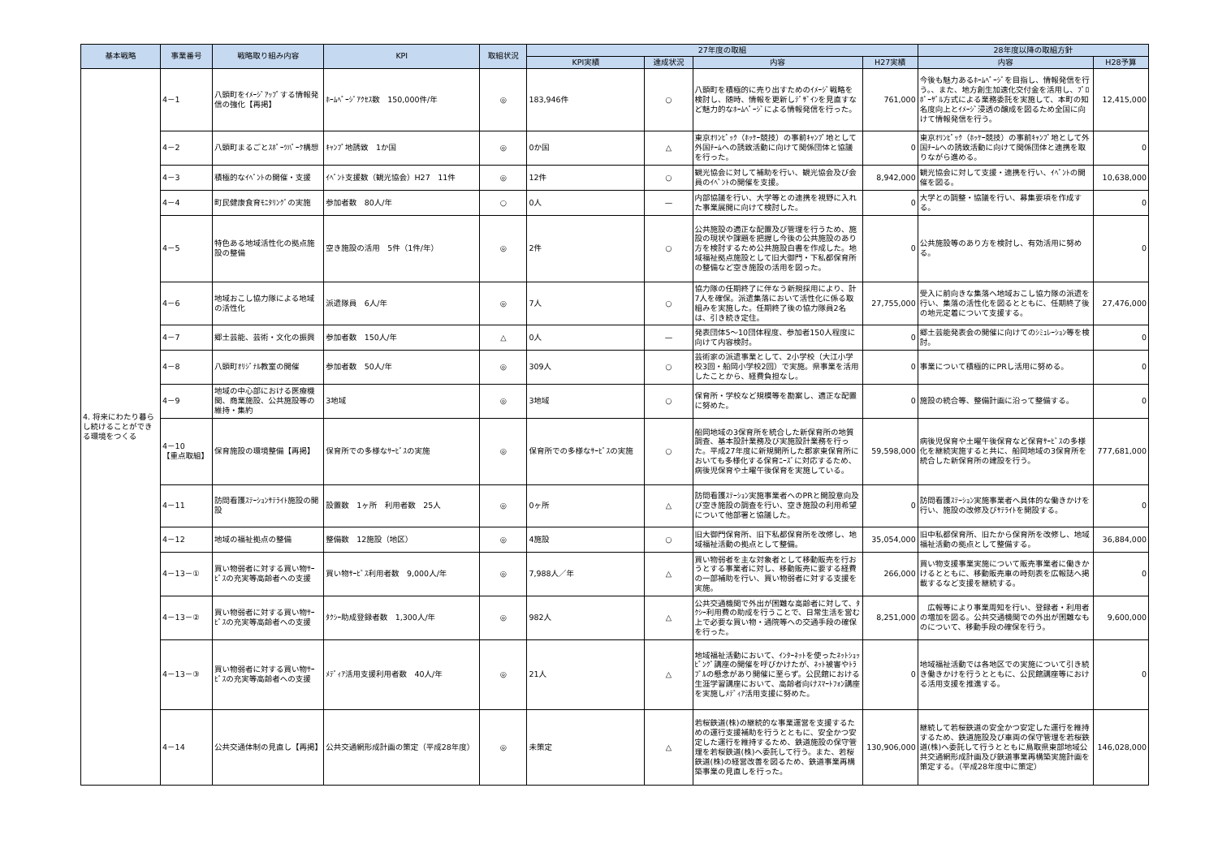| 基本戦略 | 事業番号 | 戦略取り組み内容 | KPI | 取組状況 | 27年度の取組 | | | | 28年度以降の取組方針 | |
| --- | --- | --- | --- | --- | --- | --- | --- | --- | --- | --- |
| | | | | | KPI実績 | 達成状況 | 内容 | H27実績 | 内容 | H28予算 |
| 4. 将来にわたり暮らし続けることができる環境をつくる | 4－1 | 八頭町をｲﾒｰｼﾞｱｯﾌﾟする情報発信の強化【再掲】 | ﾎｰﾑﾍﾟｰｼﾞｱｸｾｽ数 150,000件/年 | ◎ | 183,946件 | ○ | 八頭町を積極的に売り出すためのｲﾒｰｼﾞ戦略を検討し、随時、情報を更新しﾃﾞｻﾞｲﾝを見直すなど魅力的なﾎｰﾑﾍﾟｰｼﾞによる情報発信を行った。 | 761,000 | 今後も魅力あるﾎｰﾑﾍﾟｰｼﾞを目指し、情報発信を行う。、また、地方創生加速化交付金を活用し、ﾌﾟﾛﾎﾟｰｻﾞﾙ方式による業務委託を実施して、本町の知名度向上とｲﾒｰｼﾞ浸透の醸成を図るため全国に向けて情報発信を行う。 | 12,415,000 |
| | 4－2 | 八頭町まるごとｽﾎﾟｰﾂﾊﾟｰｸ構想 | ｷｬﾝﾌﾟ地誘致 1か国 | ◎ | 0か国 | △ | 東京ｵﾘﾝﾋﾟｯｸ（ﾎｯｹｰ競技）の事前ｷｬﾝﾌﾟ地として外国ﾁｰﾑへの誘致活動に向けて関係団体と協議を行った。 | 0 | 東京ｵﾘﾝﾋﾟｯｸ（ﾎｯｹｰ競技）の事前ｷｬﾝﾌﾟ地として外国ﾁｰﾑへの誘致活動に向けて関係団体と連携を取りながら進める。 | 0 |
| | 4－3 | 積極的なｲﾍﾞﾝﾄの開催・支援 | ｲﾍﾞﾝﾄ支援数（観光協会）H27 11件 | ◎ | 12件 | ○ | 観光協会に対して補助を行い、観光協会及び会員のｲﾍﾞﾝﾄの開催を支援。 | 8,942,000 | 観光協会に対して支援・連携を行い、ｲﾍﾞﾝﾄの開催を図る。 | 10,638,000 |
| | 4－4 | 町民健康食育ﾓﾆﾀﾘﾝｸﾞの実施 | 参加者数 80人/年 | ○ | 0人 | — | 内部協議を行い、大学等との連携を視野に入れた事業展開に向けて検討した。 | 0 | 大学との調整・協議を行い、募集要項を作成する。 | 0 |
| | 4－5 | 特色ある地域活性化の拠点施設の整備 | 空き施設の活用 5件（1件/年） | ◎ | 2件 | ○ | 公共施設の適正な配置及び管理を行うため、施設の現状や課題を把握し今後の公共施設のあり方を検討するため公共施設白書を作成した。地域福祉拠点施設として旧大御門・下私都保育所の整備など空き施設の活用を図った。 | 0 | 公共施設等のあり方を検討し、有効活用に努める。 | 0 |
| | 4－6 | 地域おこし協力隊による地域の活性化 | 派遣隊員 6人/年 | ◎ | 7人 | ○ | 協力隊の任期終了に伴なう新規採用により、計7人を確保。派遣集落において活性化に係る取組みを実施した。任期終了後の協力隊員2名は、引き続き定住。 | 27,755,000 | 受入に前向きな集落へ地域おこし協力隊の派遣を行い、集落の活性化を図るとともに、任期終了後の地元定着について支援する。 | 27,476,000 |
| | 4－7 | 郷土芸能、芸術・文化の振興 | 参加者数 150人/年 | △ | 0人 | — | 発表団体5～10団体程度、参加者150人程度に向けて内容検討。 | 0 | 郷土芸能発表会の開催に向けてのｼﾐｭﾚｰｼｮﾝ等を検討。 | 0 |
| | 4－8 | 八頭町ｵﾘｼﾞﾅﾙ教室の開催 | 参加者数 50人/年 | ◎ | 309人 | ○ | 芸術家の派遣事業として、2小学校（大江小学校3回・船岡小学校2回）で実施。県事業を活用したことから、経費負担なし。 | 0 | 事業について積極的にPRし活用に努める。 | 0 |
| | 4－9 | 地域の中心部における医療機関、商業施設、公共施設等の維持・集約 | 3地域 | ◎ | 3地域 | ○ | 保育所・学校など規模等を勘案し、適正な配置に努めた。 | 0 | 施設の統合等、整備計画に沿って整備する。 | 0 |
| | 4－10 【重点取組】 | 保育施設の環境整備【再掲】 | 保育所での多様なｻｰﾋﾞｽの実施 | ◎ | 保育所での多様なｻｰﾋﾞｽの実施 | ○ | 船岡地域の3保育所を統合した新保育所の地質調査、基本設計業務及び実施設計業務を行った。平成27年度に新規開所した郡家東保育所においても多様化する保育ﾆｰｽﾞに対応するため、病後児保育や土曜午後保育を実施している。 | 59,598,000 | 病後児保育や土曜午後保育など保育ｻｰﾋﾞｽの多様化を継続実施すると共に、船岡地域の3保育所を統合した新保育所の建設を行う。 | 777,681,000 |
| | 4－11 | 訪問看護ｽﾃｰｼｮﾝｻﾃﾗｲﾄ施設の開設 | 設置数 1ヶ所 利用者数 25人 | ◎ | 0ヶ所 | △ | 訪問看護ｽﾃｰｼｮﾝ実施事業者へのPRと開設意向及び空き施設の調査を行い、空き施設の利用希望について他部署と協議した。 | 0 | 訪問看護ｽﾃｰｼｮﾝ実施事業者へ具体的な働きかけを行い、施設の改修及びｻﾃﾗｲﾄを開設する。 | 0 |
| | 4－12 | 地域の福祉拠点の整備 | 整備数 12施設（地区） | ◎ | 4施設 | ○ | 旧大御門保育所、旧下私都保育所を改修し、地域福祉活動の拠点として整備。 | 35,054,000 | 旧中私都保育所、旧たから保育所を改修し、地域福祉活動の拠点として整備する。 | 36,884,000 |
| | 4－13－① | 買い物弱者に対する買い物ｻｰﾋﾞｽの充実等高齢者への支援 | 買い物ｻｰﾋﾞｽ利用者数 9,000人/年 | ◎ | 7,988人／年 | △ | 買い物弱者を主な対象者として移動販売を行おうとする事業者に対し、移動販売に要する経費の一部補助を行い、買い物弱者に対する支援を実施。 | 266,000 | 買い物支援事業実施について販売事業者に働きかけるとともに、移動販売車の時刻表を広報誌へ掲載するなど支援を継続する。 | 0 |
| | 4－13－② | 買い物弱者に対する買い物ｻｰﾋﾞｽの充実等高齢者への支援 | ﾀｸｼｰ助成登録者数 1,300人/年 | ◎ | 982人 | △ | 公共交通機関で外出が困難な高齢者に対して、ﾀｸｼｰ利用費の助成を行うことで、日常生活を営む上で必要な買い物・通院等への交通手段の確保を行った。 | 8,251,000 | 広報等により事業周知を行い、登録者・利用者の増加を図る。公共交通機関での外出が困難なものについて、移動手段の確保を行う。 | 9,600,000 |
| | 4－13－③ | 買い物弱者に対する買い物ｻｰﾋﾞｽの充実等高齢者への支援 | ﾒﾃﾞｨｱ活用支援利用者数 40人/年 | ◎ | 21人 | △ | 地域福祉活動において、ｲﾝﾀｰﾈｯﾄを使ったﾈｯﾄｼｮｯﾋﾟﾝｸﾞ講座の開催を呼びかけたが、ﾈｯﾄ被害やﾄﾗﾌﾞﾙの懸念があり開催に至らず。公民館における生涯学習講座において、高齢者向けｽﾏｰﾄﾌｫﾝ講座を実施しﾒﾃﾞｨｱ活用支援に努めた。 | 0 | 地域福祉活動では各地区での実施について引き続き働きかけを行うとともに、公民館講座等における活用支援を推進する。 | 0 |
| | 4－14 | 公共交通体制の見直し【再掲】 | 公共交通網形成計画の策定（平成28年度） | ◎ | 未策定 | △ | 若桜鉄道(株)の継続的な事業運営を支援するための運行支援補助を行うとともに、安全かつ安定した運行を維持するため、鉄道施設の保守管理を若桜鉄道(株)へ委託して行う。また、若桜鉄道(株)の経営改善を図るため、鉄道事業再構築事業の見直しを行った。 | 130,906,000 | 継続して若桜鉄道の安全かつ安定した運行を維持するため、鉄道施設及び車両の保守管理を若桜鉄道(株)へ委託して行うとともに鳥取県東部地域公共交通網形成計画及び鉄道事業再構築実施計画を策定する。（平成28年度中に策定） | 146,028,000 |